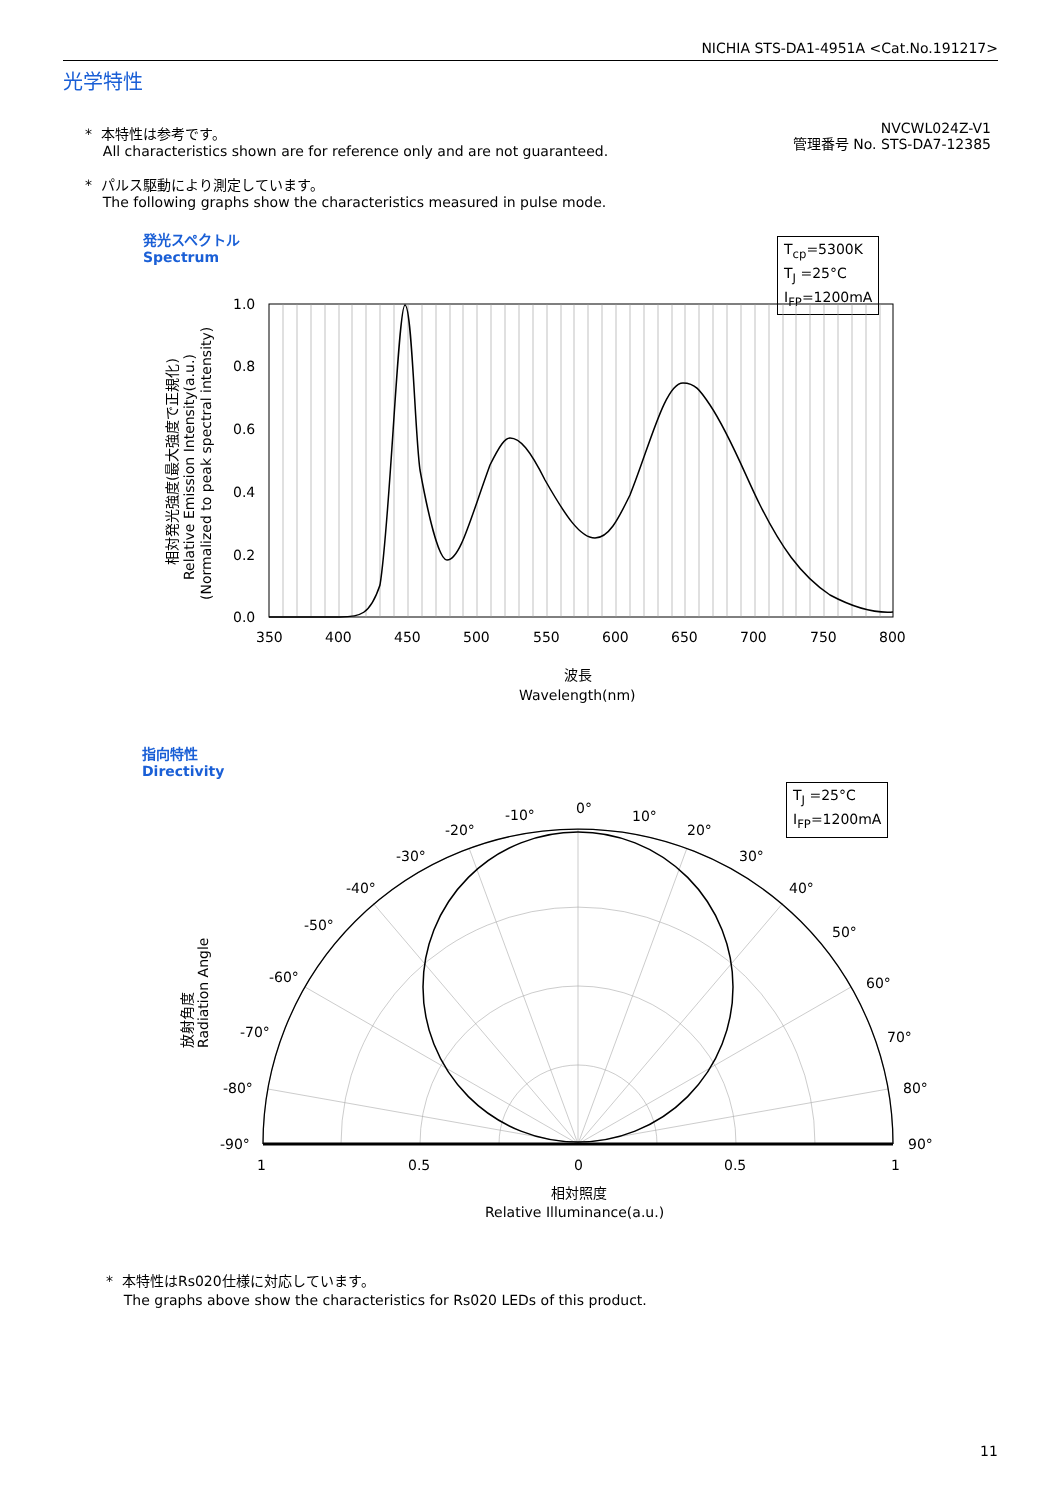NICHIA STS-DA1-4951A <Cat.No.191217>
光学特性
* 本特性は参考です。
All characteristics shown are for reference only and are not guaranteed.
* パルス駆動により測定しています。
The following graphs show the characteristics measured in pulse mode.
NVCWL024Z-V1
管理番号 No. STS-DA7-12385
発光スペクトル
Spectrum
T<sub>cp</sub>=5300K
T<sub>J</sub> =25°C
I<sub>FP</sub>=1200mA
1.0
0.8
0.6
0.4
0.2
0.0
350
400
450
500
550
600
650
700
750
800
波長
Wavelength(nm)
相対発光強度(最大強度で正規化)
Relative Emission Intensity(a.u.)
(Normalized to peak spectral intensity)
指向特性
Directivity
T<sub>J</sub> =25°C
I<sub>FP</sub>=1200mA
0°
-10°
10°
-20°
20°
-30°
30°
-40°
40°
-50°
50°
-60°
60°
-70°
70°
-80°
80°
-90°
90°
1
0.5
0
0.5
1
相対照度
Relative Illuminance(a.u.)
放射角度
Radiation Angle
* 本特性はRs020仕様に対応しています。
The graphs above show the characteristics for Rs020 LEDs of this product.
11